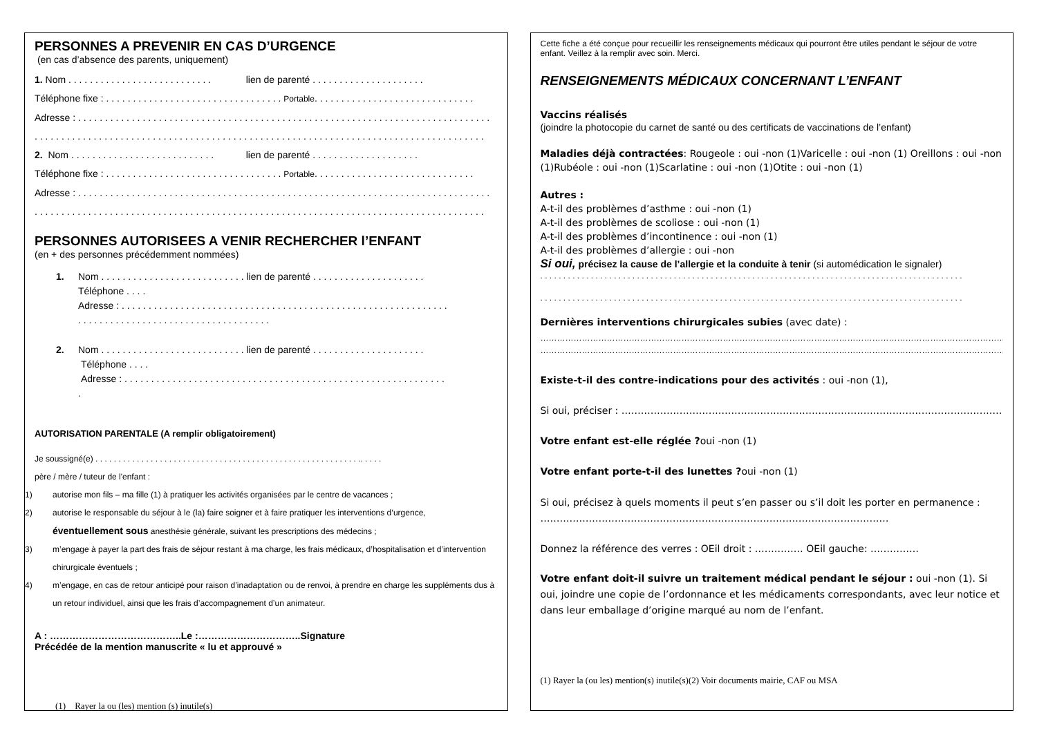PERSONNES A PREVENIR EN CAS D’URGENCE
(en cas d’absence des parents, uniquement)
1. Nom . . . . . . . . . . . . . . . . . . . . . . . . . . . lien de parenté . . . . . . . . . . . . . . . . . . . . .
Téléphone fixe : . . . . . . . . . . . . . . . . . . . . . . . . . . . . . . . . . Portable. . . . . . . . . . . . . . . . . . . . . . . . . . . . . .
Adresse : . . . . . . . . . . . . . . . . . . . . . . . . . . . . . . . . . . . . . . . . . . . . . . . . . . . . . . . . . . . . . . . . . . . . . . . . . . . . .
. . . . . . . . . . . . . . . . . . . . . . . . . . . . . . . . . . . . . . . . . . . . . . . . . . . . . . . . . . . . . . . . . . . . . . . . . . . . . . . . . . . .
2. Nom . . . . . . . . . . . . . . . . . . . . . . . . . . . lien de parenté . . . . . . . . . . . . . . . . . . . .
Téléphone fixe : . . . . . . . . . . . . . . . . . . . . . . . . . . . . . . . . . Portable. . . . . . . . . . . . . . . . . . . . . . . . . . . . . .
Adresse : . . . . . . . . . . . . . . . . . . . . . . . . . . . . . . . . . . . . . . . . . . . . . . . . . . . . . . . . . . . . . . . . . . . . . . . . . . . . .
. . . . . . . . . . . . . . . . . . . . . . . . . . . . . . . . . . . . . . . . . . . . . . . . . . . . . . . . . . . . . . . . . . . . . . . . . . . . . . . . . . . .
PERSONNES AUTORISEES A VENIR RECHERCHER l’ENFANT
(en + des personnes précédemment nommées)
1. Nom . . . . . . . . . . . . . . . . . . . . . . . . . . . lien de parenté . . . . . . . . . . . . . . . . . . . . .
Téléphone . . . .
Adresse : . . . . . . . . . . . . . . . . . . . . . . . . . . . . . . . . . . . . . . . . . . . . . . . . . . . . . . . . . . . . .
. . . . . . . . . . . . . . . . . . . . . . . . . . . . . . . . . . . .
2. Nom . . . . . . . . . . . . . . . . . . . . . . . . . . . lien de parenté . . . . . . . . . . . . . . . . . . . . .
Téléphone . . . .
Adresse : . . . . . . . . . . . . . . . . . . . . . . . . . . . . . . . . . . . . . . . . . . . . . . . . . . . . . . . . . . . .
.
AUTORISATION PARENTALE (A remplir obligatoirement)
Je soussigné(e) . . . . . . . . . . . . . . . . . . . . . . . . . . . . . . . . . . . . . . . . . . . . . . . . . . . . . . . . . .. . . . .
père / mère / tuteur de l'enfant :
1) autorise mon fils – ma fille (1) à pratiquer les activités organisées par le centre de vacances ;
2) autorise le responsable du séjour à le (la) faire soigner et à faire pratiquer les interventions d’urgence, éventuellement sous anesthésie générale, suivant les prescriptions des médecins ;
3) m’engage à payer la part des frais de séjour restant à ma charge, les frais médicaux, d’hospitalisation et d’intervention chirurgicale éventuels ;
4) m’engage, en cas de retour anticipé pour raison d’inadaptation ou de renvoi, à prendre en charge les suppléments dus à un retour individuel, ainsi que les frais d’accompagnement d’un animateur.
A : …………………………………..Le :…………………………..Signature
Précédée de la mention manuscrite « lu et approuvé »
(1) Rayer la ou (les) mention (s) inutile(s)
Cette fiche a été conçue pour recueillir les renseignements médicaux qui pourront être utiles pendant le séjour de votre enfant. Veillez à la remplir avec soin. Merci.
RENSEIGNEMENTS MÉDICAUX CONCERNANT L’ENFANT
Vaccins réalisés
(joindre la photocopie du carnet de santé ou des certificats de vaccinations de l’enfant)
Maladies déjà contractées: Rougeole : oui -non (1)Varicelle : oui -non (1) Oreillons : oui -non (1)Rubéole : oui -non (1)Scarlatine : oui -non (1)Otite : oui -non (1)
Autres :
A-t-il des problèmes d’asthme : oui -non (1)
A-t-il des problèmes de scoliose : oui -non (1)
A-t-il des problèmes d’incontinence : oui -non (1)
A-t-il des problèmes d’allergie : oui -non
Si oui, précisez la cause de l’allergie et la conduite à tenir (si automédication le signaler)
. . . . . . . . . . . . . . . . . . . . . . . . . . . . . . . . . . . . . . . . . . . . . . . . . . . . . . . . . . . . . . . . . . . . . . . . . . . . . . . . . . . . . . . . . . . .
. . . . . . . . . . . . . . . . . . . . . . . . . . . . . . . . . . . . . . . . . . . . . . . . . . . . . . . . . . . . . . . . . . . . . . . . . . . . . . . . . . . . . . . . . . . .
Dernières interventions chirurgicales subies (avec date) :
…………………………………………………………………………………………………………………………………………………………………
………………………………………………………………………………………………………………………………………………………
Existe-t-il des contre-indications pour des activités : oui -non (1),
Si oui, préciser : ……………………………………………………………………………………………………………
Votre enfant est-elle réglée ?oui -non (1)
Votre enfant porte-t-il des lunettes ?oui -non (1)
Si oui, précisez à quels moments il peut s’en passer ou s’il doit les porter en permanence : ………………………………………………………………………………………………
Donnez la référence des verres : OEil droit : …………… OEil gauche: ……………
Votre enfant doit-il suivre un traitement médical pendant le séjour : oui -non (1). Si oui, joindre une copie de l’ordonnance et les médicaments correspondants, avec leur notice et dans leur emballage d’origine marqué au nom de l’enfant.
(1) Rayer la (ou les) mention(s) inutile(s)(2) Voir documents mairie, CAF ou MSA